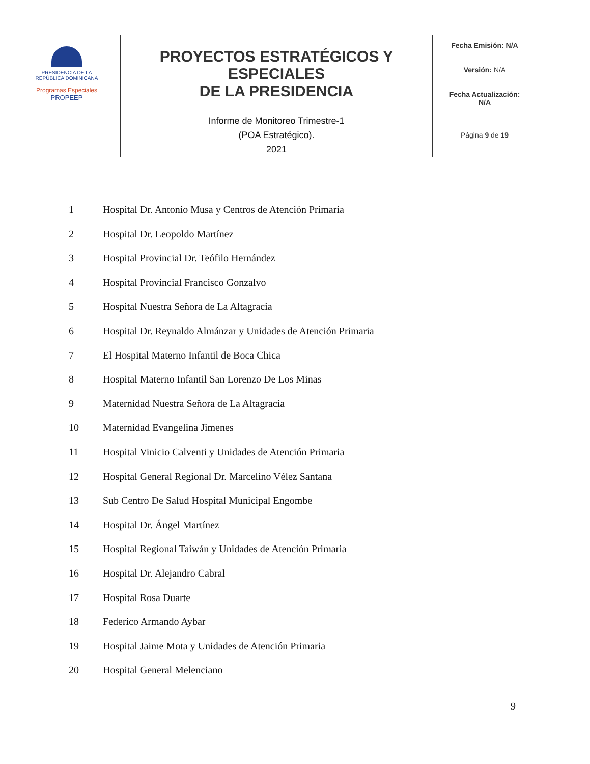| PRESIDENCIA DE LA REPÚBLICA DOMINICANA Programas Especiales PROPEEP | PROYECTOS ESTRATÉGICOS Y ESPECIALES DE LA PRESIDENCIA | Fecha Emisión: N/A Versión: N/A Fecha Actualización: N/A |
| | Informe de Monitoreo Trimestre-1 (POA Estratégico). 2021 | Página 9 de 19 |
1 Hospital Dr. Antonio Musa y Centros de Atención Primaria
2 Hospital Dr. Leopoldo Martínez
3 Hospital Provincial Dr. Teófilo Hernández
4 Hospital Provincial Francisco Gonzalvo
5 Hospital Nuestra Señora de La Altagracia
6 Hospital Dr. Reynaldo Almánzar y Unidades de Atención Primaria
7 El Hospital Materno Infantil de Boca Chica
8 Hospital Materno Infantil San Lorenzo De Los Minas
9 Maternidad Nuestra Señora de La Altagracia
10 Maternidad Evangelina Jimenes
11 Hospital Vinicio Calventi y Unidades de Atención Primaria
12 Hospital General Regional Dr. Marcelino Vélez Santana
13 Sub Centro De Salud Hospital Municipal Engombe
14 Hospital Dr. Ángel Martínez
15 Hospital Regional Taiwán y Unidades de Atención Primaria
16 Hospital Dr. Alejandro Cabral
17 Hospital Rosa Duarte
18 Federico Armando Aybar
19 Hospital Jaime Mota y Unidades de Atención Primaria
20 Hospital General Melenciano
9